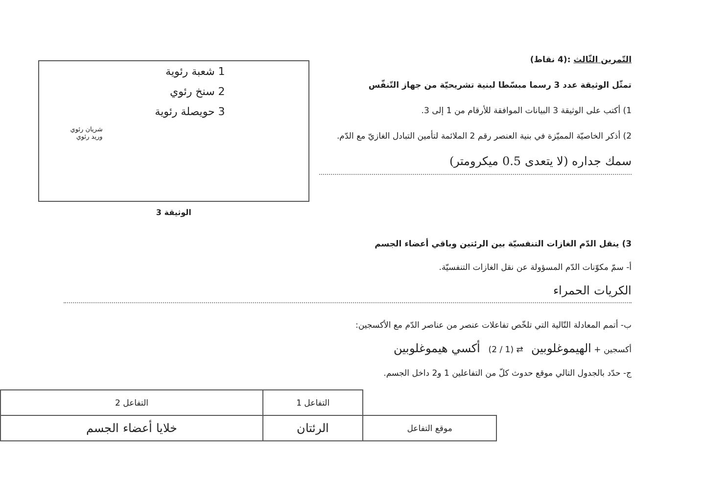التّمرين الثّالث :(4 نقاط)
تمثّل الوثيقة عدد 3 رسما مبسّطا لبنية تشريحيّة من جهاز التّنفّس
1) أكتب على الوثيقة 3 البيانات الموافقة للأرقام من 1 إلى 3.
2) أذكر الخاصيّة المميّزة في بنية العنصر رقم 2 الملائمة لتأمين التبادل الغازيّ مع الدّم.
سمك جداره (لا يتعدى 0.5 ميكرومتر)
1 شعبة رئوية
2 سنخ رئوي
3 حويصلة رئوية
شريان رئوي
وريد رئوي
الوثيقة 3
3) ينقل الدّم الغازات التنفسيّة بين الرئتين وباقي أعضاء الجسم
أ- سمّ مكوّنات الدّم المسؤولة عن نقل الغازات التنفسيّة.
الكريات الحمراء
ب- أتمم المعادلة التّالية التي تلخّص تفاعلات عنصر من عناصر الدّم مع الأكسجين:
أكسجين + الهيموغلوبين ⇄ (1 / 2) أكسي هيموغلوبين
ج- حدّد بالجدول التالي موقع حدوث كلّ من التفاعلين 1 و2 داخل الجسم.
| | التفاعل 1 | التفاعل 2 |
| موقع التفاعل | الرئتان | خلايا أعضاء الجسم |